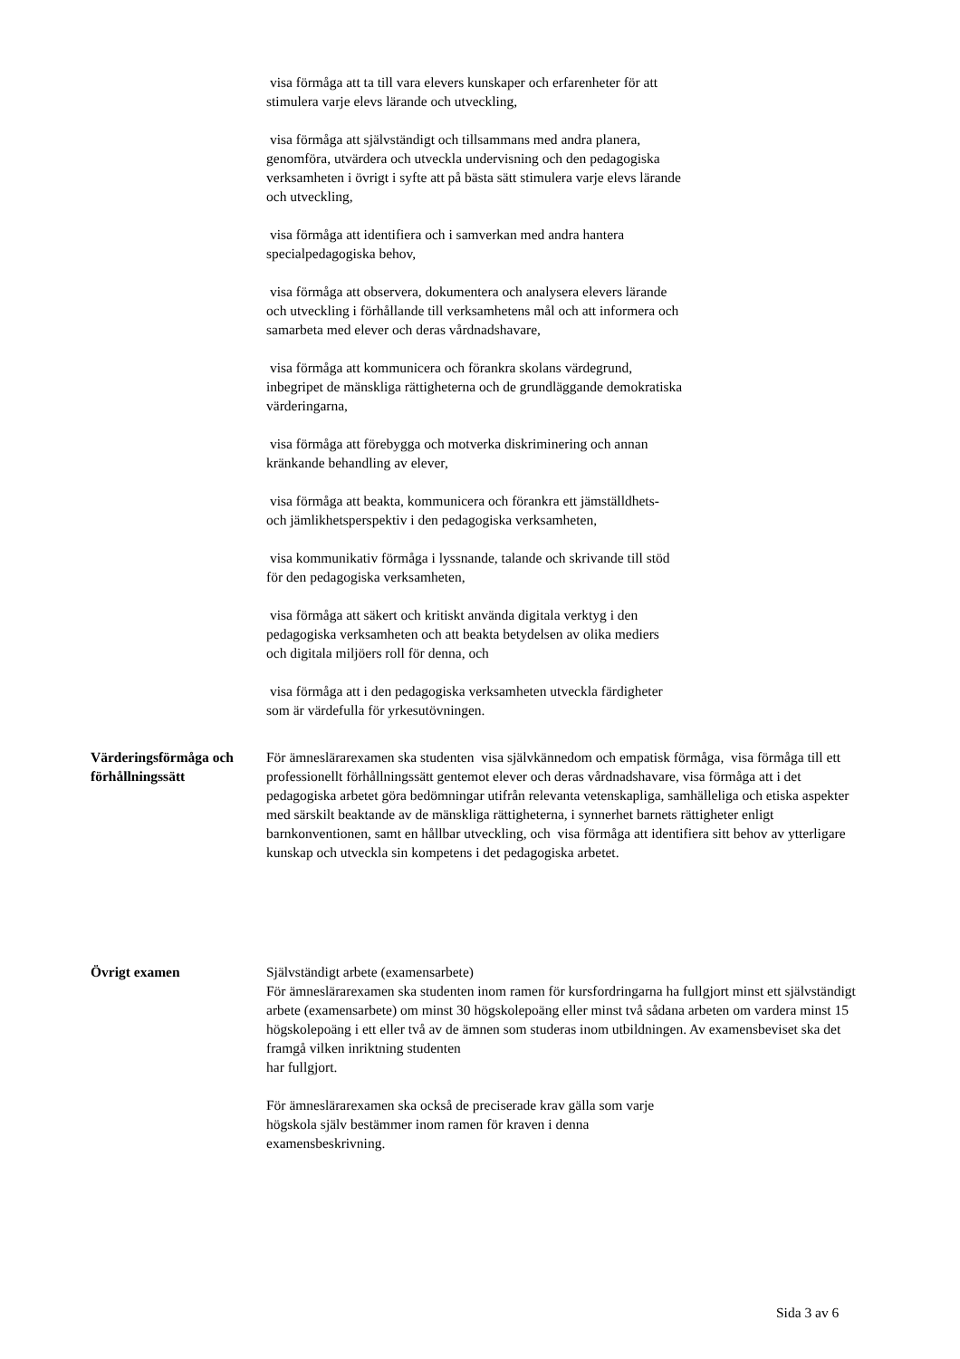visa förmåga att ta till vara elevers kunskaper och erfarenheter för att stimulera varje elevs lärande och utveckling,
visa förmåga att självständigt och tillsammans med andra planera, genomföra, utvärdera och utveckla undervisning och den pedagogiska verksamheten i övrigt i syfte att på bästa sätt stimulera varje elevs lärande och utveckling,
visa förmåga att identifiera och i samverkan med andra hantera specialpedagogiska behov,
visa förmåga att observera, dokumentera och analysera elevers lärande och utveckling i förhållande till verksamhetens mål och att informera och samarbeta med elever och deras vårdnadshavare,
visa förmåga att kommunicera och förankra skolans värdegrund, inbegripet de mänskliga rättigheterna och de grundläggande demokratiska värderingarna,
visa förmåga att förebygga och motverka diskriminering och annan kränkande behandling av elever,
visa förmåga att beakta, kommunicera och förankra ett jämställdhets- och jämlikhetsperspektiv i den pedagogiska verksamheten,
visa kommunikativ förmåga i lyssnande, talande och skrivande till stöd för den pedagogiska verksamheten,
visa förmåga att säkert och kritiskt använda digitala verktyg i den pedagogiska verksamheten och att beakta betydelsen av olika mediers och digitala miljöers roll för denna, och
visa förmåga att i den pedagogiska verksamheten utveckla färdigheter som är värdefulla för yrkesutövningen.
Värderingsförmåga och förhållningssätt
För ämneslärarexamen ska studenten visa självkännedom och empatisk förmåga, visa förmåga till ett professionellt förhållningssätt gentemot elever och deras vårdnadshavare, visa förmåga att i det pedagogiska arbetet göra bedömningar utifrån relevanta vetenskapliga, samhälleliga och etiska aspekter med särskilt beaktande av de mänskliga rättigheterna, i synnerhet barnets rättigheter enligt barnkonventionen, samt en hållbar utveckling, och visa förmåga att identifiera sitt behov av ytterligare kunskap och utveckla sin kompetens i det pedagogiska arbetet.
Övrigt examen Självständigt arbete (examensarbete)
För ämneslärarexamen ska studenten inom ramen för kursfordringarna ha fullgjort minst ett självständigt arbete (examensarbete) om minst 30 högskolepoäng eller minst två sådana arbeten om vardera minst 15 högskolepoäng i ett eller två av de ämnen som studeras inom utbildningen. Av examensbeviset ska det framgå vilken inriktning studenten
har fullgjort.
För ämneslärarexamen ska också de preciserade krav gälla som varje högskola själv bestämmer inom ramen för kraven i denna examensbeskrivning.
Sida 3 av 6